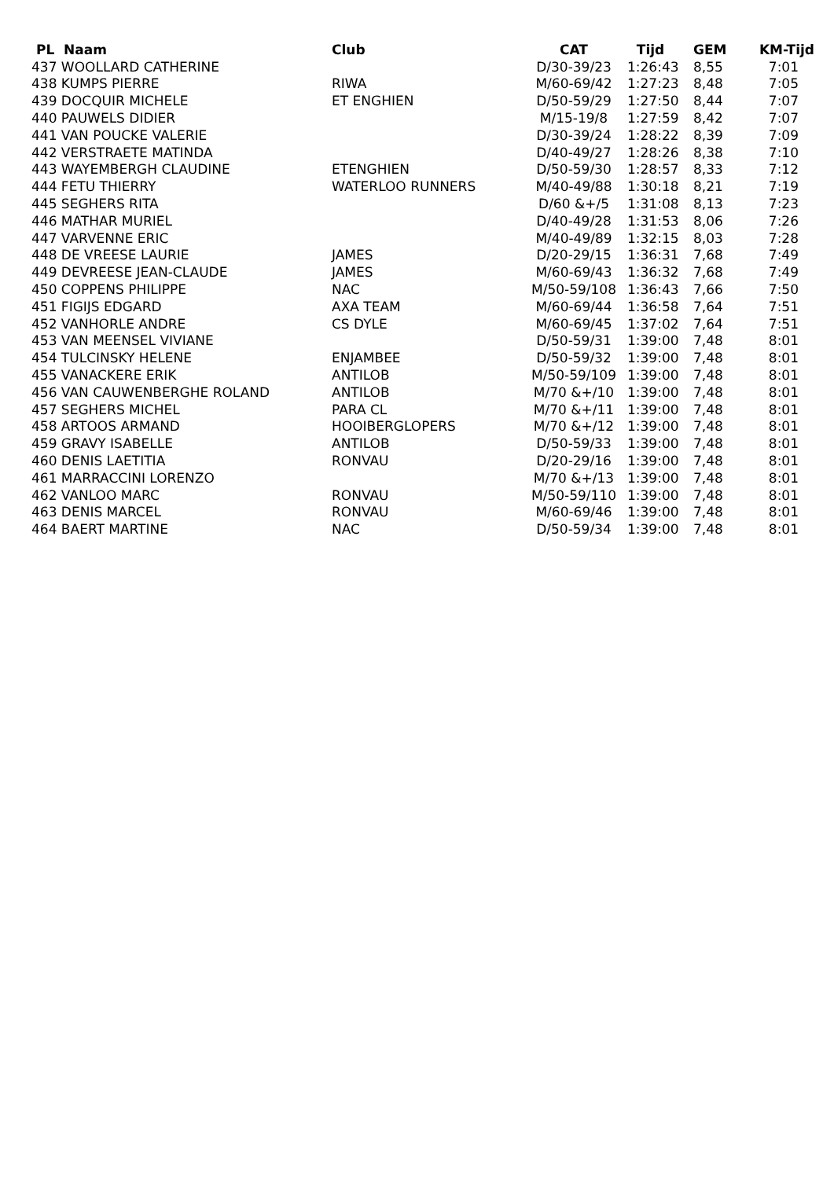| PL Naam | Club | CAT | Tijd | GEM | KM-Tijd |
| --- | --- | --- | --- | --- | --- |
| 437 WOOLLARD CATHERINE | | D/30-39/23 | 1:26:43 | 8,55 | 7:01 |
| 438 KUMPS PIERRE | RIWA | M/60-69/42 | 1:27:23 | 8,48 | 7:05 |
| 439 DOCQUIR MICHELE | ET ENGHIEN | D/50-59/29 | 1:27:50 | 8,44 | 7:07 |
| 440 PAUWELS DIDIER | | M/15-19/8 | 1:27:59 | 8,42 | 7:07 |
| 441 VAN POUCKE VALERIE | | D/30-39/24 | 1:28:22 | 8,39 | 7:09 |
| 442 VERSTRAETE MATINDA | | D/40-49/27 | 1:28:26 | 8,38 | 7:10 |
| 443 WAYEMBERGH CLAUDINE | ETENGHIEN | D/50-59/30 | 1:28:57 | 8,33 | 7:12 |
| 444 FETU THIERRY | WATERLOO RUNNERS | M/40-49/88 | 1:30:18 | 8,21 | 7:19 |
| 445 SEGHERS RITA | | D/60 &+/5 | 1:31:08 | 8,13 | 7:23 |
| 446 MATHAR MURIEL | | D/40-49/28 | 1:31:53 | 8,06 | 7:26 |
| 447 VARVENNE ERIC | | M/40-49/89 | 1:32:15 | 8,03 | 7:28 |
| 448 DE VREESE LAURIE | JAMES | D/20-29/15 | 1:36:31 | 7,68 | 7:49 |
| 449 DEVREESE JEAN-CLAUDE | JAMES | M/60-69/43 | 1:36:32 | 7,68 | 7:49 |
| 450 COPPENS PHILIPPE | NAC | M/50-59/108 | 1:36:43 | 7,66 | 7:50 |
| 451 FIGIJS EDGARD | AXA TEAM | M/60-69/44 | 1:36:58 | 7,64 | 7:51 |
| 452 VANHORLE ANDRE | CS DYLE | M/60-69/45 | 1:37:02 | 7,64 | 7:51 |
| 453 VAN MEENSEL VIVIANE | | D/50-59/31 | 1:39:00 | 7,48 | 8:01 |
| 454 TULCINSKY HELENE | ENJAMBEE | D/50-59/32 | 1:39:00 | 7,48 | 8:01 |
| 455 VANACKERE ERIK | ANTILOB | M/50-59/109 | 1:39:00 | 7,48 | 8:01 |
| 456 VAN CAUWENBERGHE ROLAND | ANTILOB | M/70 &+/10 | 1:39:00 | 7,48 | 8:01 |
| 457 SEGHERS MICHEL | PARA CL | M/70 &+/11 | 1:39:00 | 7,48 | 8:01 |
| 458 ARTOOS ARMAND | HOOIBERGLOPERS | M/70 &+/12 | 1:39:00 | 7,48 | 8:01 |
| 459 GRAVY ISABELLE | ANTILOB | D/50-59/33 | 1:39:00 | 7,48 | 8:01 |
| 460 DENIS LAETITIA | RONVAU | D/20-29/16 | 1:39:00 | 7,48 | 8:01 |
| 461 MARRACCINI LORENZO | | M/70 &+/13 | 1:39:00 | 7,48 | 8:01 |
| 462 VANLOO MARC | RONVAU | M/50-59/110 | 1:39:00 | 7,48 | 8:01 |
| 463 DENIS MARCEL | RONVAU | M/60-69/46 | 1:39:00 | 7,48 | 8:01 |
| 464 BAERT MARTINE | NAC | D/50-59/34 | 1:39:00 | 7,48 | 8:01 |